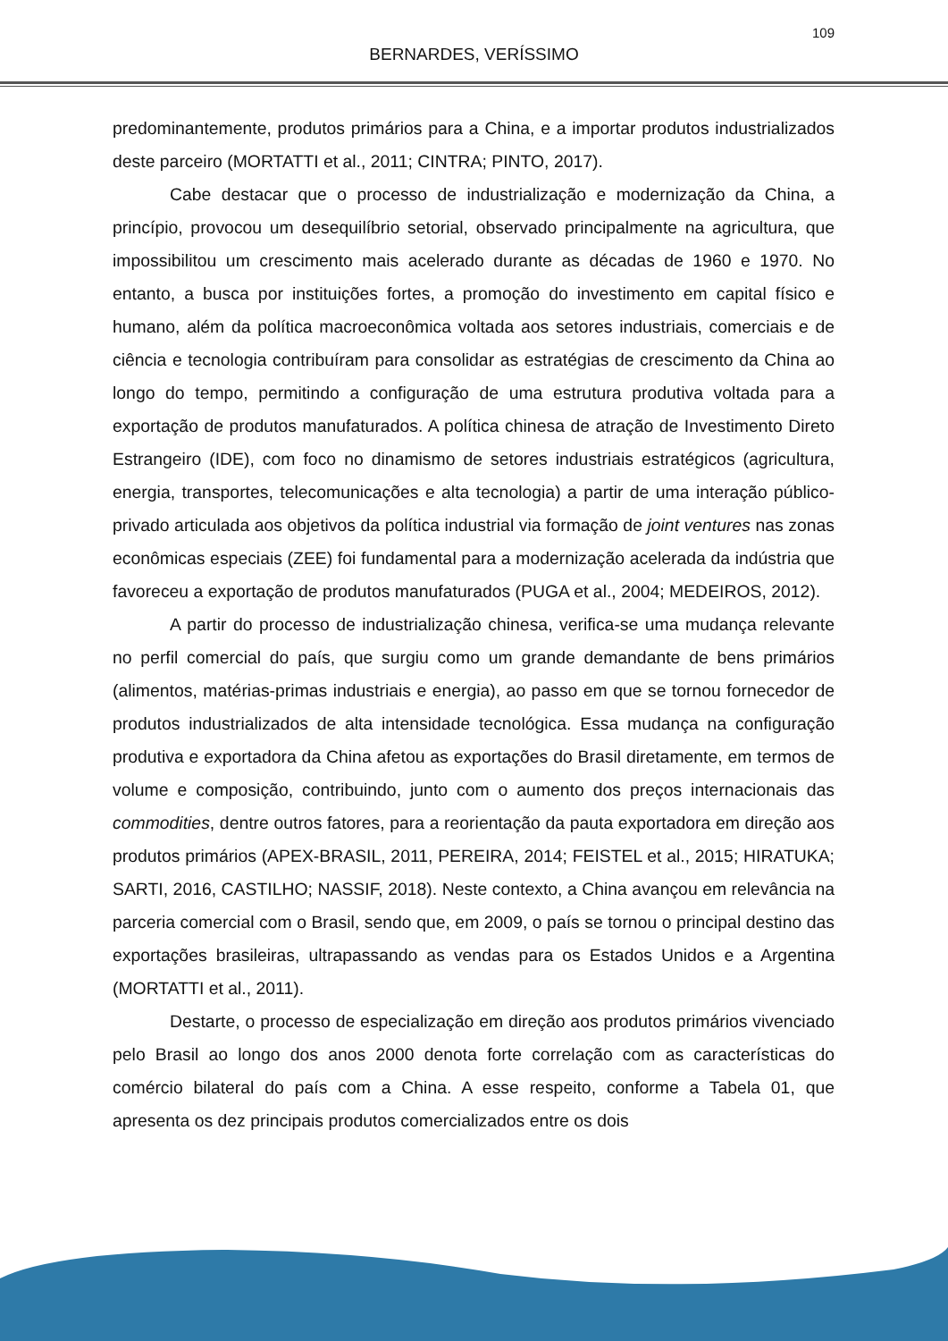109
BERNARDES, VERÍSSIMO
predominantemente, produtos primários para a China, e a importar produtos industrializados deste parceiro (MORTATTI et al., 2011; CINTRA; PINTO, 2017).
Cabe destacar que o processo de industrialização e modernização da China, a princípio, provocou um desequilíbrio setorial, observado principalmente na agricultura, que impossibilitou um crescimento mais acelerado durante as décadas de 1960 e 1970. No entanto, a busca por instituições fortes, a promoção do investimento em capital físico e humano, além da política macroeconômica voltada aos setores industriais, comerciais e de ciência e tecnologia contribuíram para consolidar as estratégias de crescimento da China ao longo do tempo, permitindo a configuração de uma estrutura produtiva voltada para a exportação de produtos manufaturados. A política chinesa de atração de Investimento Direto Estrangeiro (IDE), com foco no dinamismo de setores industriais estratégicos (agricultura, energia, transportes, telecomunicações e alta tecnologia) a partir de uma interação público-privado articulada aos objetivos da política industrial via formação de joint ventures nas zonas econômicas especiais (ZEE) foi fundamental para a modernização acelerada da indústria que favoreceu a exportação de produtos manufaturados (PUGA et al., 2004; MEDEIROS, 2012).
A partir do processo de industrialização chinesa, verifica-se uma mudança relevante no perfil comercial do país, que surgiu como um grande demandante de bens primários (alimentos, matérias-primas industriais e energia), ao passo em que se tornou fornecedor de produtos industrializados de alta intensidade tecnológica. Essa mudança na configuração produtiva e exportadora da China afetou as exportações do Brasil diretamente, em termos de volume e composição, contribuindo, junto com o aumento dos preços internacionais das commodities, dentre outros fatores, para a reorientação da pauta exportadora em direção aos produtos primários (APEX-BRASIL, 2011, PEREIRA, 2014; FEISTEL et al., 2015; HIRATUKA; SARTI, 2016, CASTILHO; NASSIF, 2018). Neste contexto, a China avançou em relevância na parceria comercial com o Brasil, sendo que, em 2009, o país se tornou o principal destino das exportações brasileiras, ultrapassando as vendas para os Estados Unidos e a Argentina (MORTATTI et al., 2011).
Destarte, o processo de especialização em direção aos produtos primários vivenciado pelo Brasil ao longo dos anos 2000 denota forte correlação com as características do comércio bilateral do país com a China. A esse respeito, conforme a Tabela 01, que apresenta os dez principais produtos comercializados entre os dois